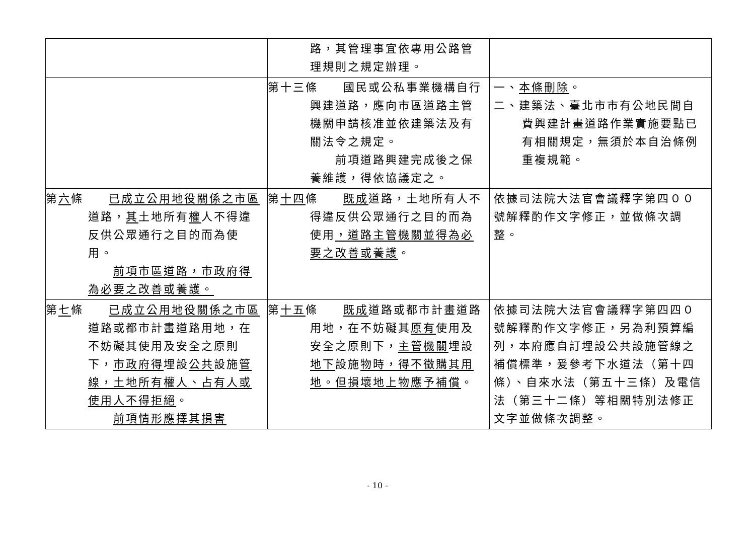| | 路，其管理事宜依專用公路管理規則之規定辦理。 | |
| | 第十三條 國民或公私事業機構自行興建道路，應向市區道路主管機關申請核准並依建築法及有關法令之規定。 前項道路興建完成後之保養維護，得依協議定之。 | 一、 本條刪除 。 二、建築法、臺北市市有公地民間自費興建計畫道路作業實施要點已有相關規定，無須於本自治條例重複規範。 |
| 第 六 條 已成立公用地役關係之市區 道路， 其 土地所有 權 人不得違反供公眾通行之目的而為使用。 前項市區道路，市政府得為必要之改善或養護。 | 第 十四 條 既成 道路，土地所有人不得違反供公眾通行之目的而為使用 ，道路主管機關並得為必要之改善或養護 。 | 依據司法院大法官會議釋字第四００號解釋酌作文字修正，並做條次調整。 |
| 第 七 條 已成立公用地役關係之市區 道路或都市計畫道路用地，在不妨礙其使用及安全之原則下， 市政府得 埋設 公共 設施 管線，土地所有權人、占有人或使用人不得拒絕 。 前項情形應擇其損害 | 第 十五 條 既成 道路或都市計畫道路用地，在不妨礙其 原有 使用及安全之原則下， 主管機關 埋設 地下 設施 物時，得不徵購其用地。但損壞地上物應予補償 。 | 依據司法院大法官會議釋字第四四０號解釋酌作文字修正，另為利預算編列，本府應自訂埋設公共設施管線之補償標準，爰參考下水道法（第十四條）、自來水法（第五十三條）及電信法（第三十二條）等相關特別法修正文字並做條次調整。 |
- 10 -